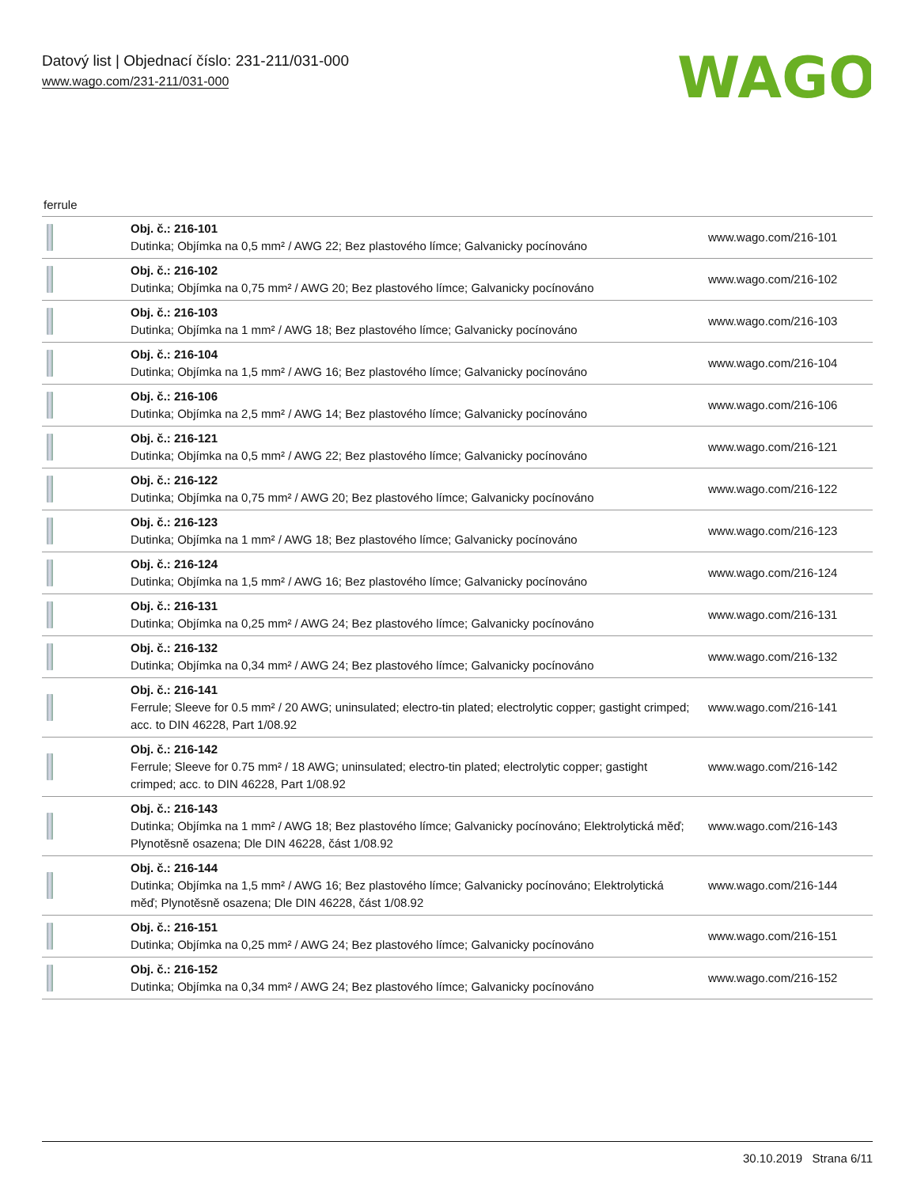Datový list | Objednací číslo: 231-211/031-000
www.wago.com/231-211/031-000
WAGO
ferrule
| | Obj. č.: 216-101 Dutinka; Objímka na 0,5 mm² / AWG 22; Bez plastového límce; Galvanicky pocínováno | www.wago.com/216-101 |
| | Obj. č.: 216-102 Dutinka; Objímka na 0,75 mm² / AWG 20; Bez plastového límce; Galvanicky pocínováno | www.wago.com/216-102 |
| | Obj. č.: 216-103 Dutinka; Objímka na 1 mm² / AWG 18; Bez plastového límce; Galvanicky pocínováno | www.wago.com/216-103 |
| | Obj. č.: 216-104 Dutinka; Objímka na 1,5 mm² / AWG 16; Bez plastového límce; Galvanicky pocínováno | www.wago.com/216-104 |
| | Obj. č.: 216-106 Dutinka; Objímka na 2,5 mm² / AWG 14; Bez plastového límce; Galvanicky pocínováno | www.wago.com/216-106 |
| | Obj. č.: 216-121 Dutinka; Objímka na 0,5 mm² / AWG 22; Bez plastového límce; Galvanicky pocínováno | www.wago.com/216-121 |
| | Obj. č.: 216-122 Dutinka; Objímka na 0,75 mm² / AWG 20; Bez plastového límce; Galvanicky pocínováno | www.wago.com/216-122 |
| | Obj. č.: 216-123 Dutinka; Objímka na 1 mm² / AWG 18; Bez plastového límce; Galvanicky pocínováno | www.wago.com/216-123 |
| | Obj. č.: 216-124 Dutinka; Objímka na 1,5 mm² / AWG 16; Bez plastového límce; Galvanicky pocínováno | www.wago.com/216-124 |
| | Obj. č.: 216-131 Dutinka; Objímka na 0,25 mm² / AWG 24; Bez plastového límce; Galvanicky pocínováno | www.wago.com/216-131 |
| | Obj. č.: 216-132 Dutinka; Objímka na 0,34 mm² / AWG 24; Bez plastového límce; Galvanicky pocínováno | www.wago.com/216-132 |
| | Obj. č.: 216-141 Ferrule; Sleeve for 0.5 mm² / 20 AWG; uninsulated; electro-tin plated; electrolytic copper; gastight crimped; acc. to DIN 46228, Part 1/08.92 | www.wago.com/216-141 |
| | Obj. č.: 216-142 Ferrule; Sleeve for 0.75 mm² / 18 AWG; uninsulated; electro-tin plated; electrolytic copper; gastight crimped; acc. to DIN 46228, Part 1/08.92 | www.wago.com/216-142 |
| | Obj. č.: 216-143 Dutinka; Objímka na 1 mm² / AWG 18; Bez plastového límce; Galvanicky pocínováno; Elektrolytická měď; Plynotěsně osazena; Dle DIN 46228, část 1/08.92 | www.wago.com/216-143 |
| | Obj. č.: 216-144 Dutinka; Objímka na 1,5 mm² / AWG 16; Bez plastového límce; Galvanicky pocínováno; Elektrolytická měď; Plynotěsně osazena; Dle DIN 46228, část 1/08.92 | www.wago.com/216-144 |
| | Obj. č.: 216-151 Dutinka; Objímka na 0,25 mm² / AWG 24; Bez plastového límce; Galvanicky pocínováno | www.wago.com/216-151 |
| | Obj. č.: 216-152 Dutinka; Objímka na 0,34 mm² / AWG 24; Bez plastového límce; Galvanicky pocínováno | www.wago.com/216-152 |
30.10.2019 Strana 6/11